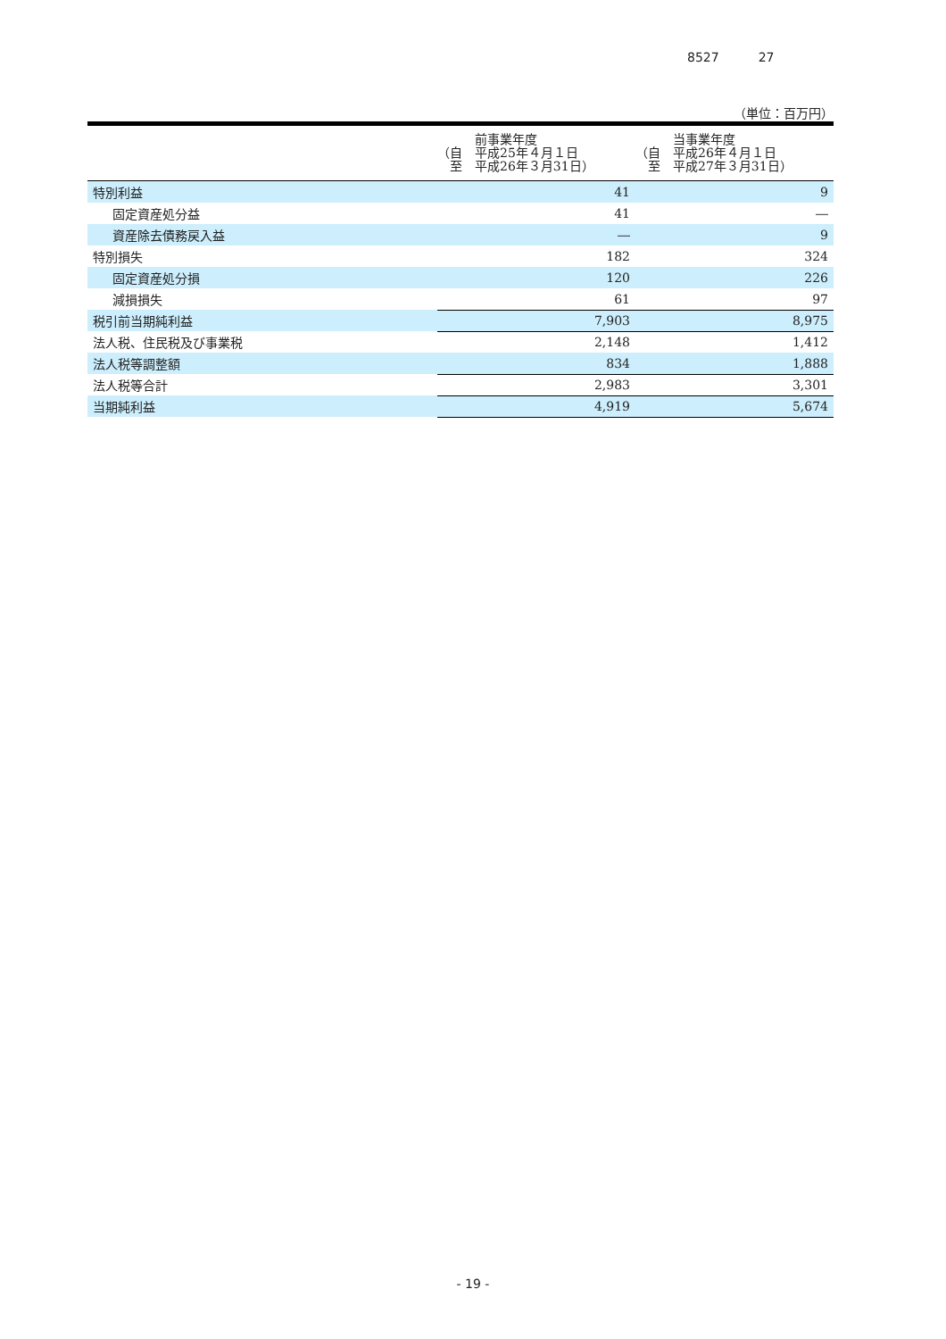8527 27
（単位：百万円）
| | 前事業年度 （自 平成25年４月１日 至 平成26年３月31日） | 当事業年度 （自 平成26年４月１日 至 平成27年３月31日） |
| --- | --- | --- |
| 特別利益 | 41 | 9 |
| 固定資産処分益 | 41 | ― |
| 資産除去債務戻入益 | ― | 9 |
| 特別損失 | 182 | 324 |
| 固定資産処分損 | 120 | 226 |
| 減損損失 | 61 | 97 |
| 税引前当期純利益 | 7,903 | 8,975 |
| 法人税、住民税及び事業税 | 2,148 | 1,412 |
| 法人税等調整額 | 834 | 1,888 |
| 法人税等合計 | 2,983 | 3,301 |
| 当期純利益 | 4,919 | 5,674 |
- 19 -